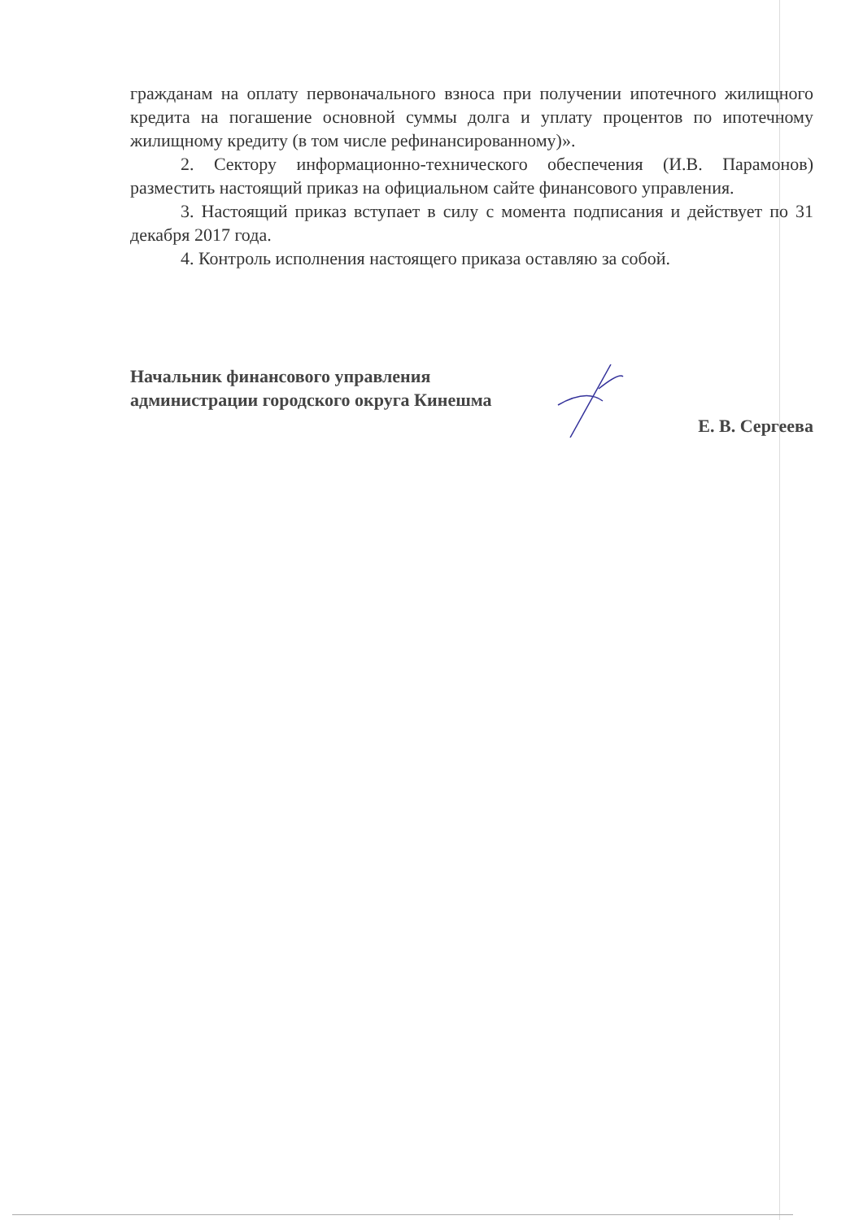гражданам на оплату первоначального взноса при получении ипотечного жилищного кредита на погашение основной суммы долга и уплату процентов по ипотечному жилищному кредиту (в том числе рефинансированному)».
2. Сектору информационно-технического обеспечения (И.В. Парамонов) разместить настоящий приказ на официальном сайте финансового управления.
3. Настоящий приказ вступает в силу с момента подписания и действует по 31 декабря 2017 года.
4. Контроль исполнения настоящего приказа оставляю за собой.
Начальник финансового управления
администрации городского округа Кинешма
Е. В. Сергеева